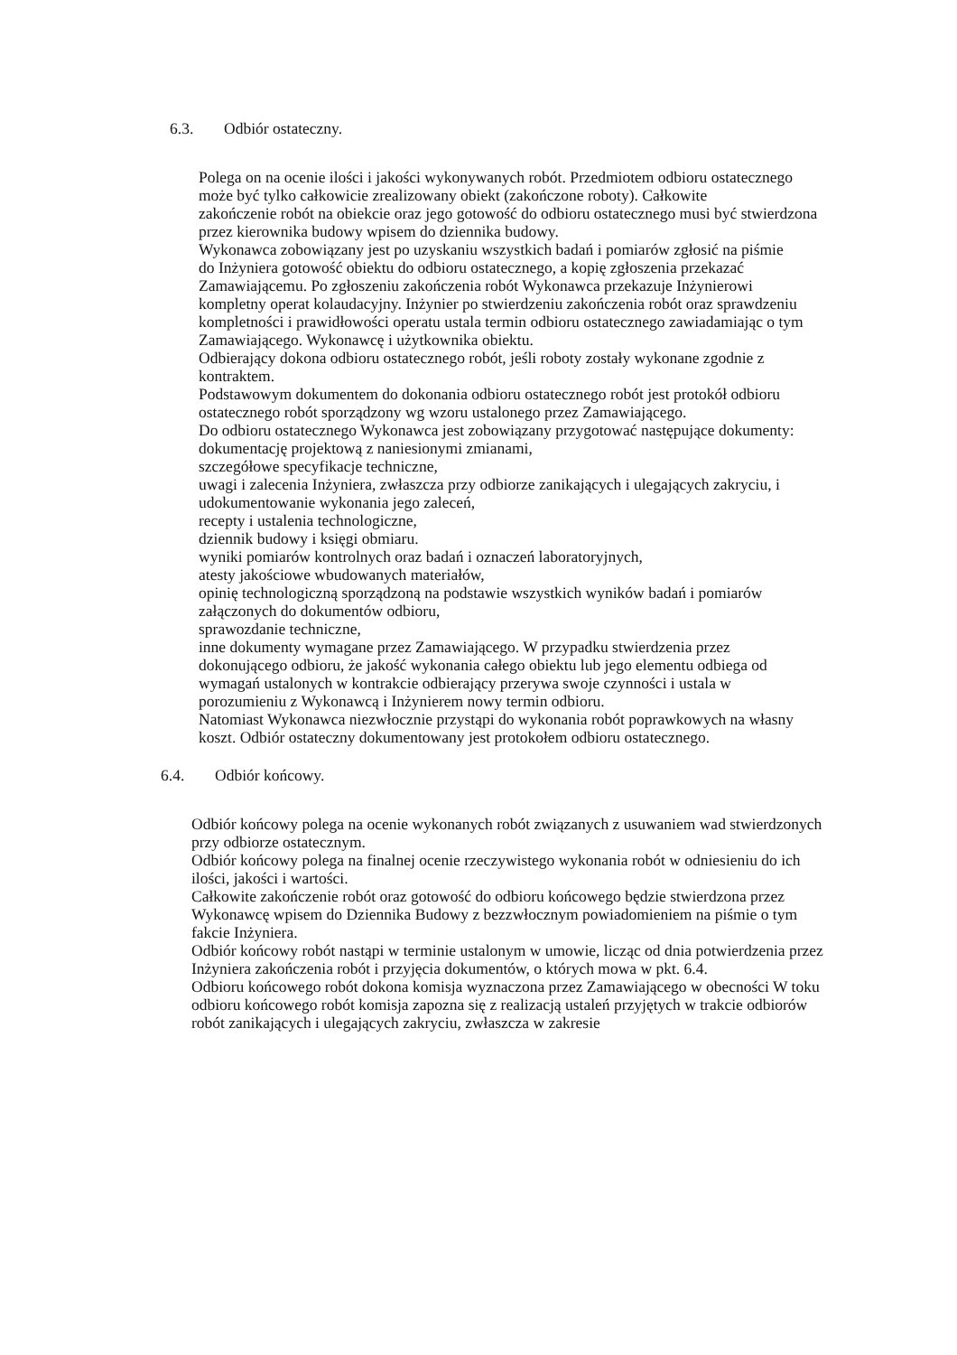6.3. Odbiór ostateczny.
Polega on na ocenie ilości i jakości wykonywanych robót. Przedmiotem odbioru ostatecznego może być tylko całkowicie zrealizowany obiekt (zakończone roboty). Całkowite
zakończenie robót na obiekcie oraz jego gotowość do odbioru ostatecznego musi być stwierdzona przez kierownika budowy wpisem do dziennika budowy.
Wykonawca zobowiązany jest po uzyskaniu wszystkich badań i pomiarów zgłosić na piśmie
do Inżyniera gotowość obiektu do odbioru ostatecznego, a kopię zgłoszenia przekazać Zamawiającemu. Po zgłoszeniu zakończenia robót Wykonawca przekazuje Inżynierowi kompletny operat kolaudacyjny. Inżynier po stwierdzeniu zakończenia robót oraz sprawdzeniu kompletności i prawidłowości operatu ustala termin odbioru ostatecznego zawiadamiając o tym Zamawiającego. Wykonawcę i użytkownika obiektu.
Odbierający dokona odbioru ostatecznego robót, jeśli roboty zostały wykonane zgodnie z kontraktem.
Podstawowym dokumentem do dokonania odbioru ostatecznego robót jest protokół odbioru
ostatecznego robót sporządzony wg wzoru ustalonego przez Zamawiającego.
Do odbioru ostatecznego Wykonawca jest zobowiązany przygotować następujące dokumenty:
dokumentację projektową z naniesionymi zmianami,
szczegółowe specyfikacje techniczne,
uwagi i zalecenia Inżyniera, zwłaszcza przy odbiorze zanikających i ulegających zakryciu, i udokumentowanie wykonania jego zaleceń,
recepty i ustalenia technologiczne,
dziennik budowy i księgi obmiaru.
wyniki pomiarów kontrolnych oraz badań i oznaczeń laboratoryjnych,
atesty jakościowe wbudowanych materiałów,
opinię technologiczną sporządzoną na podstawie wszystkich wyników badań i pomiarów załączonych do dokumentów odbioru,
sprawozdanie techniczne,
inne dokumenty wymagane przez Zamawiającego. W przypadku stwierdzenia przez dokonującego odbioru, że jakość wykonania całego obiektu lub jego elementu odbiega od wymagań ustalonych w kontrakcie odbierający przerywa swoje czynności i ustala w porozumieniu z Wykonawcą i Inżynierem nowy termin odbioru.
Natomiast Wykonawca niezwłocznie przystąpi do wykonania robót poprawkowych na własny koszt. Odbiór ostateczny dokumentowany jest protokołem odbioru ostatecznego.
6.4. Odbiór końcowy.
Odbiór końcowy polega na ocenie wykonanych robót związanych z usuwaniem wad stwierdzonych przy odbiorze ostatecznym.
Odbiór końcowy polega na finalnej ocenie rzeczywistego wykonania robót w odniesieniu do ich ilości, jakości i wartości.
Całkowite zakończenie robót oraz gotowość do odbioru końcowego będzie stwierdzona przez Wykonawcę wpisem do Dziennika Budowy z bezzwłocznym powiadomieniem na piśmie o tym fakcie Inżyniera.
Odbiór końcowy robót nastąpi w terminie ustalonym w umowie, licząc od dnia potwierdzenia przez Inżyniera zakończenia robót i przyjęcia dokumentów, o których mowa w pkt. 6.4.
Odbioru końcowego robót dokona komisja wyznaczona przez Zamawiającego w obecności W toku odbioru końcowego robót komisja zapozna się z realizacją ustaleń przyjętych w trakcie odbiorów robót zanikających i ulegających zakryciu, zwłaszcza w zakresie